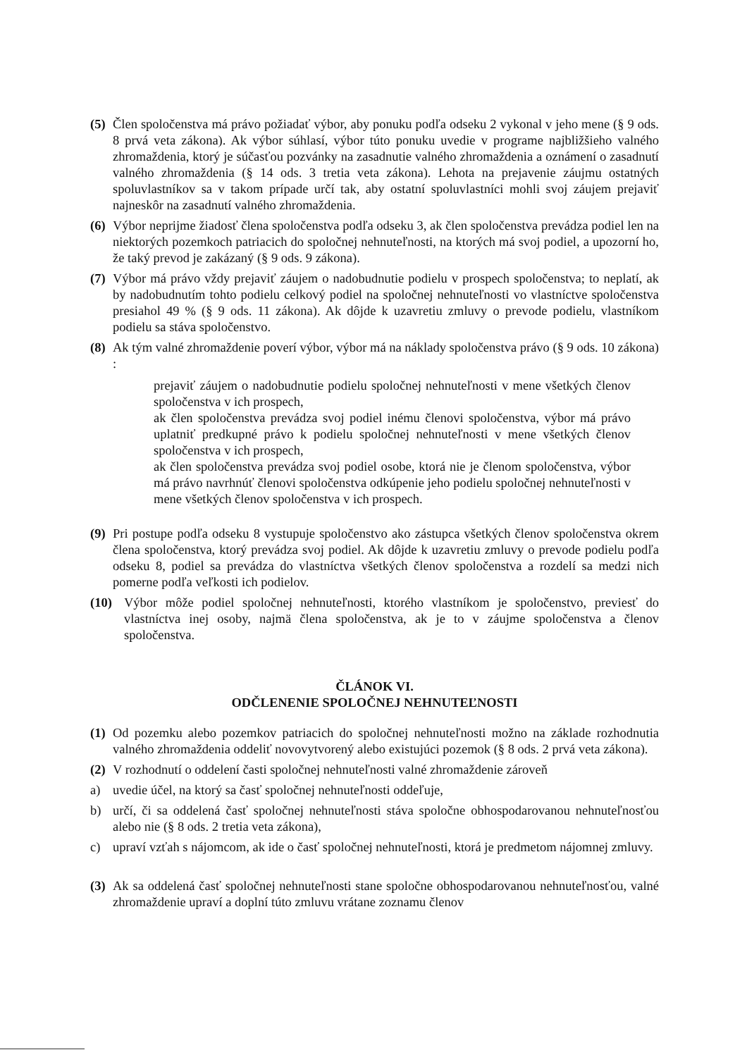(5) Člen spoločenstva má právo požiadať výbor, aby ponuku podľa odseku 2 vykonal v jeho mene (§ 9 ods. 8 prvá veta zákona). Ak výbor súhlasí, výbor túto ponuku uvedie v programe najbližšieho valného zhromaždenia, ktorý je súčasťou pozvánky na zasadnutie valného zhromaždenia a oznámení o zasadnutí valného zhromaždenia (§ 14 ods. 3 tretia veta zákona). Lehota na prejavenie záujmu ostatných spoluvlastníkov sa v takom prípade určí tak, aby ostatní spoluvlastníci mohli svoj záujem prejaviť najneskôr na zasadnutí valného zhromaždenia.
(6) Výbor neprijme žiadosť člena spoločenstva podľa odseku 3, ak člen spoločenstva prevádza podiel len na niektorých pozemkoch patriacich do spoločnej nehnuteľnosti, na ktorých má svoj podiel, a upozorní ho, že taký prevod je zakázaný (§ 9 ods. 9 zákona).
(7) Výbor má právo vždy prejaviť záujem o nadobudnutie podielu v prospech spoločenstva; to neplatí, ak by nadobudnutím tohto podielu celkový podiel na spoločnej nehnuteľnosti vo vlastníctve spoločenstva presiahol 49 % (§ 9 ods. 11 zákona). Ak dôjde k uzavretiu zmluvy o prevode podielu, vlastníkom podielu sa stáva spoločenstvo.
(8) Ak tým valné zhromaždenie poverí výbor, výbor má na náklady spoločenstva právo (§ 9 ods. 10 zákona) :
prejaviť záujem o nadobudnutie podielu spoločnej nehnuteľnosti v mene všetkých členov spoločenstva v ich prospech,
ak člen spoločenstva prevádza svoj podiel inému členovi spoločenstva, výbor má právo uplatniť predkupné právo k podielu spoločnej nehnuteľnosti v mene všetkých členov spoločenstva v ich prospech,
ak člen spoločenstva prevádza svoj podiel osobe, ktorá nie je členom spoločenstva, výbor má právo navrhnúť členovi spoločenstva odkúpenie jeho podielu spoločnej nehnuteľnosti v mene všetkých členov spoločenstva v ich prospech.
(9) Pri postupe podľa odseku 8 vystupuje spoločenstvo ako zástupca všetkých členov spoločenstva okrem člena spoločenstva, ktorý prevádza svoj podiel. Ak dôjde k uzavretiu zmluvy o prevode podielu podľa odseku 8, podiel sa prevádza do vlastníctva všetkých členov spoločenstva a rozdelí sa medzi nich pomerne podľa veľkosti ich podielov.
(10) Výbor môže podiel spoločnej nehnuteľnosti, ktorého vlastníkom je spoločenstvo, previesť do vlastníctva inej osoby, najmä člena spoločenstva, ak je to v záujme spoločenstva a členov spoločenstva.
ČLÁNOK VI.
ODČLENENIE SPOLOČNEJ NEHNUTEĽNOSTI
(1) Od pozemku alebo pozemkov patriacich do spoločnej nehnuteľnosti možno na základe rozhodnutia valného zhromaždenia oddeliť novovytvorený alebo existujúci pozemok (§ 8 ods. 2 prvá veta zákona).
(2) V rozhodnutí o oddelení časti spoločnej nehnuteľnosti valné zhromaždenie zároveň
a) uvedie účel, na ktorý sa časť spoločnej nehnuteľnosti oddeľuje,
b) určí, či sa oddelená časť spoločnej nehnuteľnosti stáva spoločne obhospodarovanou nehnuteľnosťou alebo nie (§ 8 ods. 2 tretia veta zákona),
c) upraví vzťah s nájomcom, ak ide o časť spoločnej nehnuteľnosti, ktorá je predmetom nájomnej zmluvy.
(3) Ak sa oddelená časť spoločnej nehnuteľnosti stane spoločne obhospodarovanou nehnuteľnosťou, valné zhromaždenie upraví a doplní túto zmluvu vrátane zoznamu členov